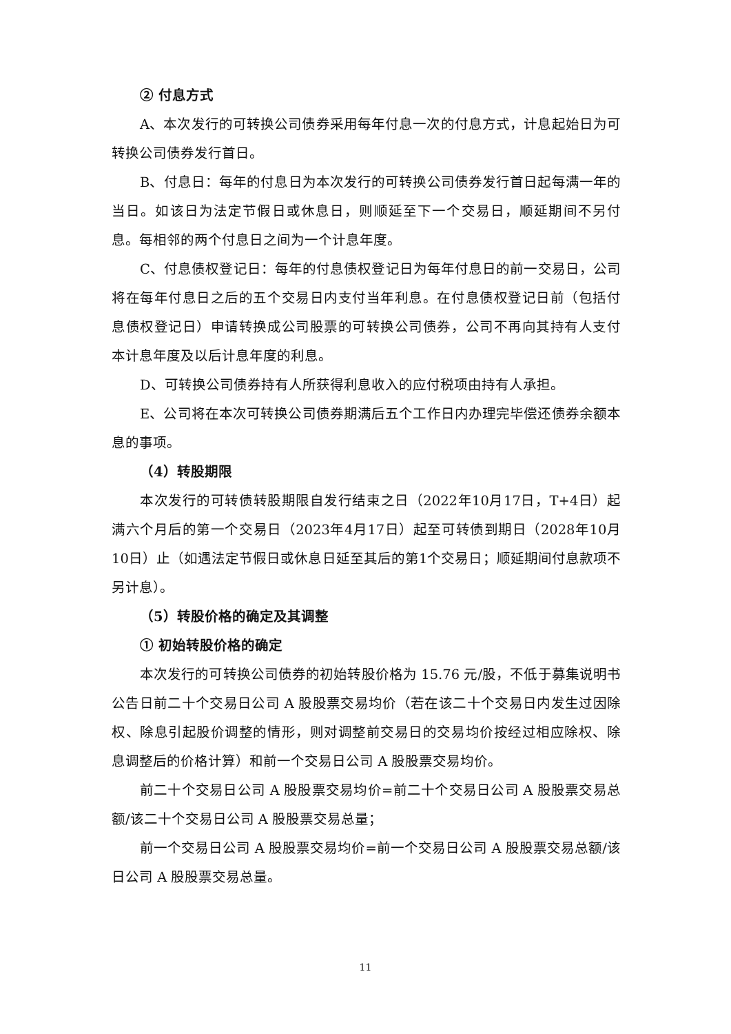② 付息方式
A、本次发行的可转换公司债券采用每年付息一次的付息方式，计息起始日为可转换公司债券发行首日。
B、付息日：每年的付息日为本次发行的可转换公司债券发行首日起每满一年的当日。如该日为法定节假日或休息日，则顺延至下一个交易日，顺延期间不另付息。每相邻的两个付息日之间为一个计息年度。
C、付息债权登记日：每年的付息债权登记日为每年付息日的前一交易日，公司将在每年付息日之后的五个交易日内支付当年利息。在付息债权登记日前（包括付息债权登记日）申请转换成公司股票的可转换公司债券，公司不再向其持有人支付本计息年度及以后计息年度的利息。
D、可转换公司债券持有人所获得利息收入的应付税项由持有人承担。
E、公司将在本次可转换公司债券期满后五个工作日内办理完毕偿还债券余额本息的事项。
（4）转股期限
本次发行的可转债转股期限自发行结束之日（2022年10月17日，T+4日）起满六个月后的第一个交易日（2023年4月17日）起至可转债到期日（2028年10月10日）止（如遇法定节假日或休息日延至其后的第1个交易日；顺延期间付息款项不另计息）。
（5）转股价格的确定及其调整
① 初始转股价格的确定
本次发行的可转换公司债券的初始转股价格为 15.76 元/股，不低于募集说明书公告日前二十个交易日公司 A 股股票交易均价（若在该二十个交易日内发生过因除权、除息引起股价调整的情形，则对调整前交易日的交易均价按经过相应除权、除息调整后的价格计算）和前一个交易日公司 A 股股票交易均价。
前二十个交易日公司 A 股股票交易均价=前二十个交易日公司 A 股股票交易总额/该二十个交易日公司 A 股股票交易总量；
前一个交易日公司 A 股股票交易均价=前一个交易日公司 A 股股票交易总额/该日公司 A 股股票交易总量。
11